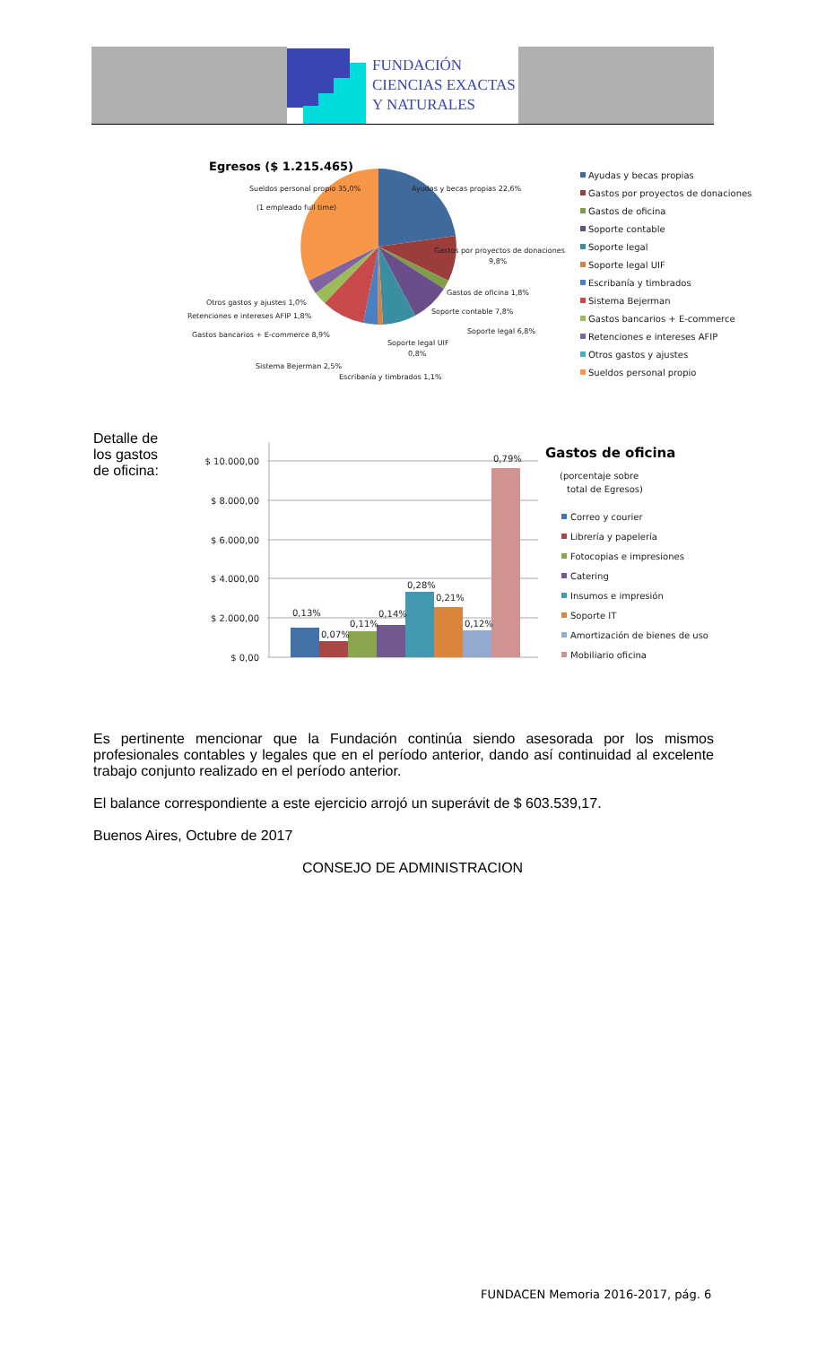FUNDACIÓN
CIENCIAS EXACTAS
Y NATURALES
Egresos ($ 1.215.465)
Sueldos personal propio 35,0%
(1 empleado full time)
Ayudas y becas propias 22,6%
Gastos por proyectos de donaciones
9,8%
Gastos de oficina 1,8%
Soporte contable 7,8%
Soporte legal 6,8%
Soporte legal UIF
0,8%
Otros gastos y ajustes 1,0%
Retenciones e intereses AFIP 1,8%
Gastos bancarios + E-commerce 8,9%
Sistema Bejerman 2,5%
Escribanía y timbrados 1,1%
Ayudas y becas propias
Gastos por proyectos de donaciones
Gastos de oficina
Soporte contable
Soporte legal
Soporte legal UIF
Escribanía y timbrados
Sistema Bejerman
Gastos bancarios + E-commerce
Retenciones e intereses AFIP
Otros gastos y ajustes
Sueldos personal propio
Detalle de los gastos de oficina:
$ 10.000,00
$ 8.000,00
$ 6.000,00
$ 4.000,00
$ 2.000,00
$ 0,00
0,13%
0,07%
0,11%
0,14%
0,28%
0,21%
0,12%
0,79%
Gastos de oficina
(porcentaje sobre
total de Egresos)
Correo y courier
Librería y papelería
Fotocopias e impresiones
Catering
Insumos e impresión
Soporte IT
Amortización de bienes de uso
Mobiliario oficina
Es pertinente mencionar que la Fundación continúa siendo asesorada por los mismos profesionales contables y legales que en el período anterior, dando así continuidad al excelente trabajo conjunto realizado en el período anterior.
El balance correspondiente a este ejercicio arrojó un superávit de $ 603.539,17.
Buenos Aires, Octubre de 2017
CONSEJO DE ADMINISTRACION
FUNDACEN Memoria 2016-2017, pág. 6